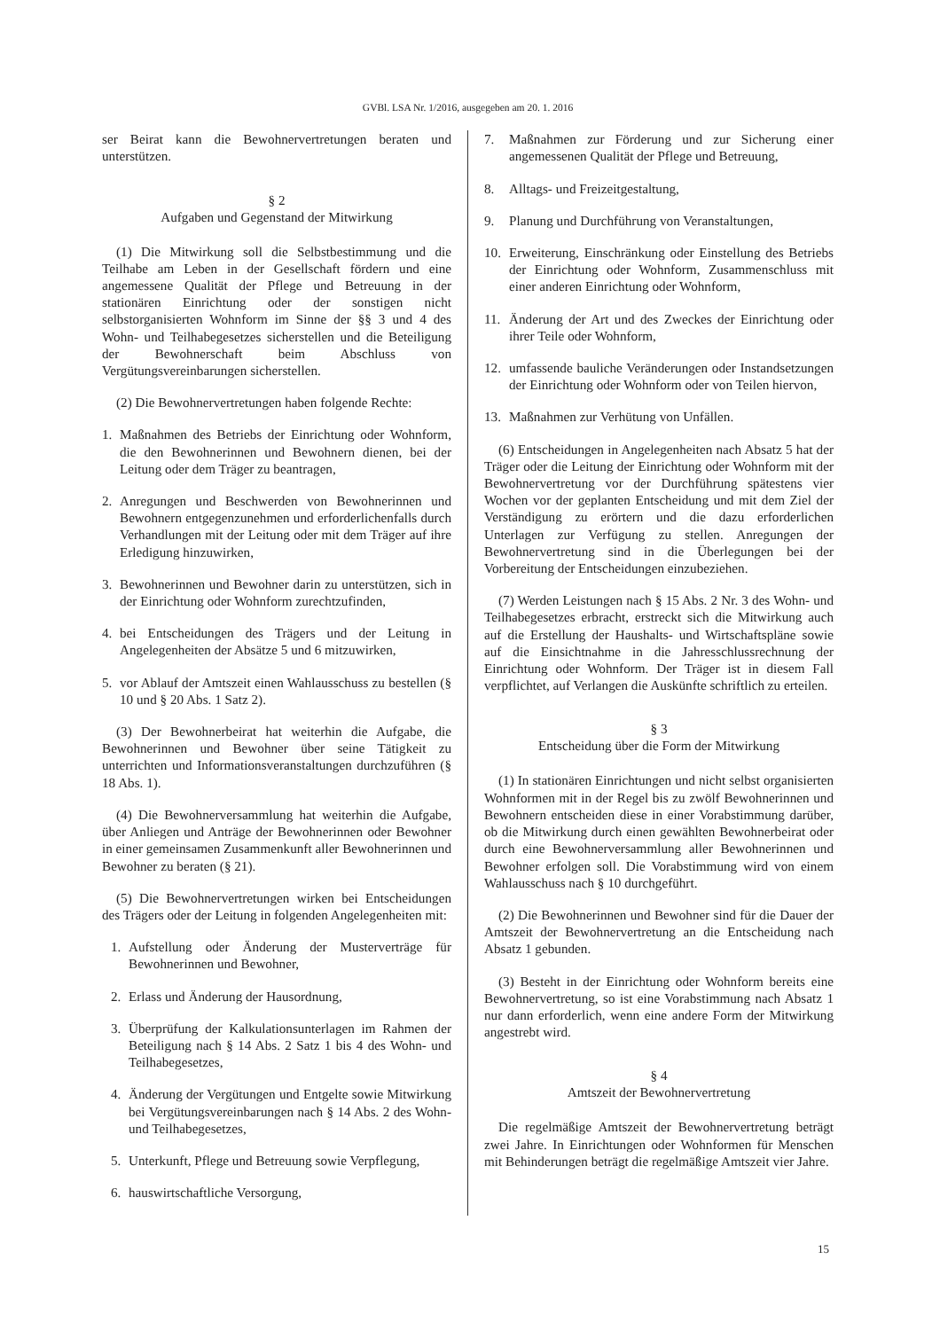GVBl. LSA Nr. 1/2016, ausgegeben am 20. 1. 2016
ser Beirat kann die Bewohnervertretungen beraten und unterstützen.
§ 2
Aufgaben und Gegenstand der Mitwirkung
(1) Die Mitwirkung soll die Selbstbestimmung und die Teilhabe am Leben in der Gesellschaft fördern und eine angemessene Qualität der Pflege und Betreuung in der stationären Einrichtung oder der sonstigen nicht selbstorganisierten Wohnform im Sinne der §§ 3 und 4 des Wohn- und Teilhabegesetzes sicherstellen und die Beteiligung der Bewohnerschaft beim Abschluss von Vergütungsvereinbarungen sicherstellen.
(2) Die Bewohnervertretungen haben folgende Rechte:
1. Maßnahmen des Betriebs der Einrichtung oder Wohnform, die den Bewohnerinnen und Bewohnern dienen, bei der Leitung oder dem Träger zu beantragen,
2. Anregungen und Beschwerden von Bewohnerinnen und Bewohnern entgegenzunehmen und erforderlichenfalls durch Verhandlungen mit der Leitung oder mit dem Träger auf ihre Erledigung hinzuwirken,
3. Bewohnerinnen und Bewohner darin zu unterstützen, sich in der Einrichtung oder Wohnform zurechtzufinden,
4. bei Entscheidungen des Trägers und der Leitung in Angelegenheiten der Absätze 5 und 6 mitzuwirken,
5. vor Ablauf der Amtszeit einen Wahlausschuss zu bestellen (§ 10 und § 20 Abs. 1 Satz 2).
(3) Der Bewohnerbeirat hat weiterhin die Aufgabe, die Bewohnerinnen und Bewohner über seine Tätigkeit zu unterrichten und Informationsveranstaltungen durchzuführen (§ 18 Abs. 1).
(4) Die Bewohnerversammlung hat weiterhin die Aufgabe, über Anliegen und Anträge der Bewohnerinnen oder Bewohner in einer gemeinsamen Zusammenkunft aller Bewohnerinnen und Bewohner zu beraten (§ 21).
(5) Die Bewohnervertretungen wirken bei Entscheidungen des Trägers oder der Leitung in folgenden Angelegenheiten mit:
1. Aufstellung oder Änderung der Musterverträge für Bewohnerinnen und Bewohner,
2. Erlass und Änderung der Hausordnung,
3. Überprüfung der Kalkulationsunterlagen im Rahmen der Beteiligung nach § 14 Abs. 2 Satz 1 bis 4 des Wohn- und Teilhabegesetzes,
4. Änderung der Vergütungen und Entgelte sowie Mitwirkung bei Vergütungsvereinbarungen nach § 14 Abs. 2 des Wohn- und Teilhabegesetzes,
5. Unterkunft, Pflege und Betreuung sowie Verpflegung,
6. hauswirtschaftliche Versorgung,
7. Maßnahmen zur Förderung und zur Sicherung einer angemessenen Qualität der Pflege und Betreuung,
8. Alltags- und Freizeitgestaltung,
9. Planung und Durchführung von Veranstaltungen,
10. Erweiterung, Einschränkung oder Einstellung des Betriebs der Einrichtung oder Wohnform, Zusammenschluss mit einer anderen Einrichtung oder Wohnform,
11. Änderung der Art und des Zweckes der Einrichtung oder ihrer Teile oder Wohnform,
12. umfassende bauliche Veränderungen oder Instandsetzungen der Einrichtung oder Wohnform oder von Teilen hiervon,
13. Maßnahmen zur Verhütung von Unfällen.
(6) Entscheidungen in Angelegenheiten nach Absatz 5 hat der Träger oder die Leitung der Einrichtung oder Wohnform mit der Bewohnervertretung vor der Durchführung spätestens vier Wochen vor der geplanten Entscheidung und mit dem Ziel der Verständigung zu erörtern und die dazu erforderlichen Unterlagen zur Verfügung zu stellen. Anregungen der Bewohnervertretung sind in die Überlegungen bei der Vorbereitung der Entscheidungen einzubeziehen.
(7) Werden Leistungen nach § 15 Abs. 2 Nr. 3 des Wohn- und Teilhabegesetzes erbracht, erstreckt sich die Mitwirkung auch auf die Erstellung der Haushalts- und Wirtschaftspläne sowie auf die Einsichtnahme in die Jahresschlussrechnung der Einrichtung oder Wohnform. Der Träger ist in diesem Fall verpflichtet, auf Verlangen die Auskünfte schriftlich zu erteilen.
§ 3
Entscheidung über die Form der Mitwirkung
(1) In stationären Einrichtungen und nicht selbst organisierten Wohnformen mit in der Regel bis zu zwölf Bewohnerinnen und Bewohnern entscheiden diese in einer Vorabstimmung darüber, ob die Mitwirkung durch einen gewählten Bewohnerbeirat oder durch eine Bewohnerversammlung aller Bewohnerinnen und Bewohner erfolgen soll. Die Vorabstimmung wird von einem Wahlausschuss nach § 10 durchgeführt.
(2) Die Bewohnerinnen und Bewohner sind für die Dauer der Amtszeit der Bewohnervertretung an die Entscheidung nach Absatz 1 gebunden.
(3) Besteht in der Einrichtung oder Wohnform bereits eine Bewohnervertretung, so ist eine Vorabstimmung nach Absatz 1 nur dann erforderlich, wenn eine andere Form der Mitwirkung angestrebt wird.
§ 4
Amtszeit der Bewohnervertretung
Die regelmäßige Amtszeit der Bewohnervertretung beträgt zwei Jahre. In Einrichtungen oder Wohnformen für Menschen mit Behinderungen beträgt die regelmäßige Amtszeit vier Jahre.
15